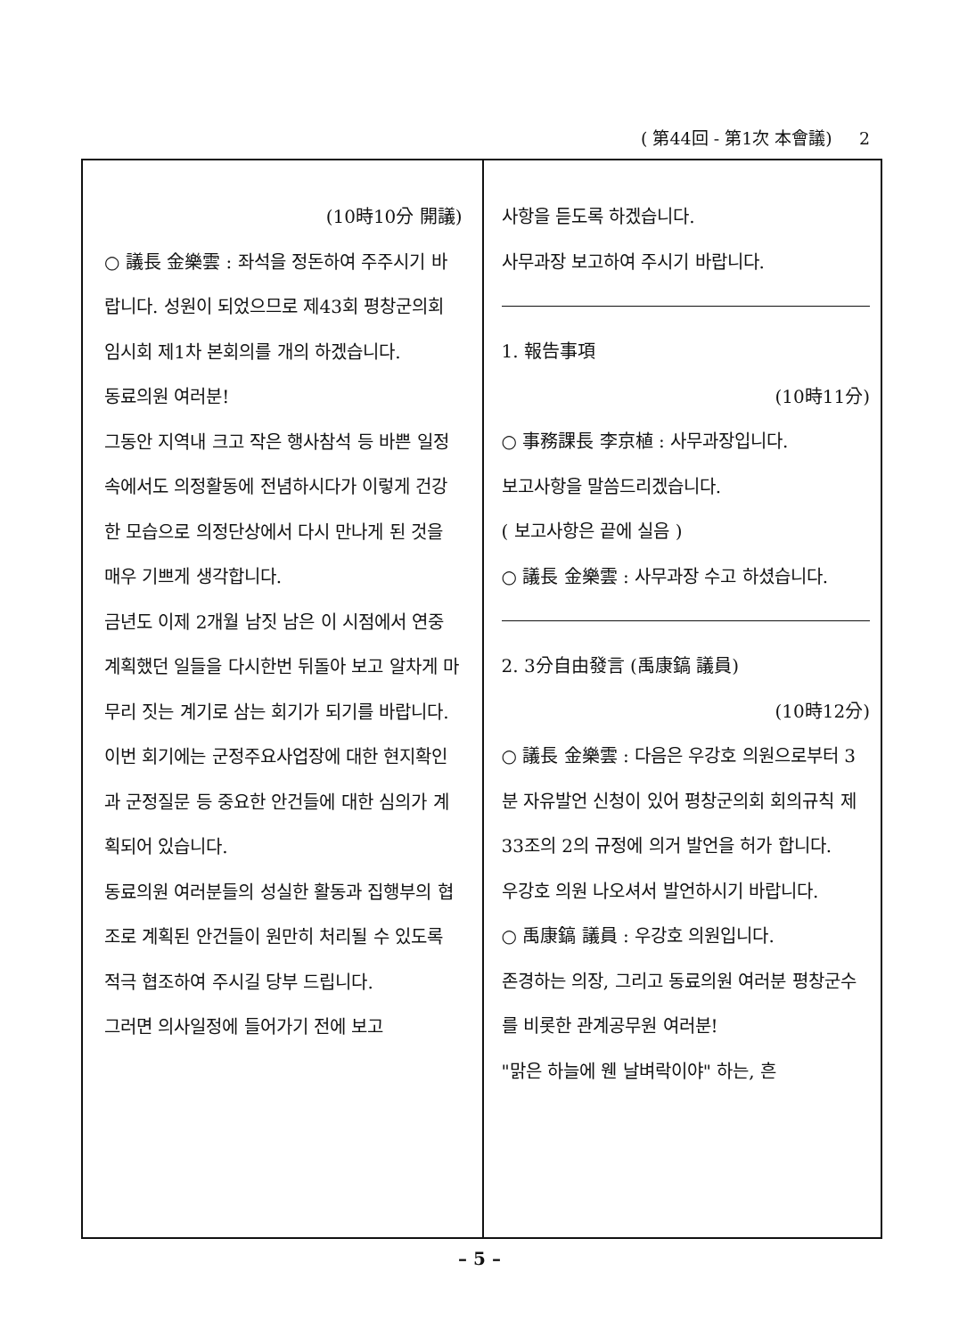( 第44回 - 第1次 本會議) 2
(10時10分 開議)
○ 議長 金樂雲 : 좌석을 정돈하여 주주시기 바랍니다. 성원이 되었으므로 제43회 평창군의회 임시회 제1차 본회의를 개의 하겠습니다.
동료의원 여러분!
그동안 지역내 크고 작은 행사참석 등 바쁜 일정속에서도 의정활동에 전념하시다가 이렇게 건강한 모습으로 의정단상에서 다시 만나게 된 것을 매우 기쁘게 생각합니다.
금년도 이제 2개월 남짓 남은 이 시점에서 연중 계획했던 일들을 다시한번 뒤돌아 보고 알차게 마무리 짓는 계기로 삼는 회기가 되기를 바랍니다.
이번 회기에는 군정주요사업장에 대한 현지확인과 군정질문 등 중요한 안건들에 대한 심의가 계획되어 있습니다.
동료의원 여러분들의 성실한 활동과 집행부의 협조로 계획된 안건들이 원만히 처리될 수 있도록 적극 협조하여 주시길 당부 드립니다.
그러면 의사일정에 들어가기 전에 보고
사항을 듣도록 하겠습니다.
사무과장 보고하여 주시기 바랍니다.
1. 報告事項
(10時11分)
○ 事務課長 李京植 : 사무과장입니다.
보고사항을 말씀드리겠습니다.
( 보고사항은 끝에 실음 )
○ 議長 金樂雲 : 사무과장 수고 하셨습니다.
2. 3分自由發言 (禹康鎬 議員)
(10時12分)
○ 議長 金樂雲 : 다음은 우강호 의원으로부터 3분 자유발언 신청이 있어 평창군의회 회의규칙 제33조의 2의 규정에 의거 발언을 허가 합니다.
우강호 의원 나오셔서 발언하시기 바랍니다.
○ 禹康鎬 議員 : 우강호 의원입니다.
존경하는 의장, 그리고 동료의원 여러분 평창군수를 비롯한 관계공무원 여러분!
"맑은 하늘에 웬 날벼락이야" 하는, 흔
– 5 –